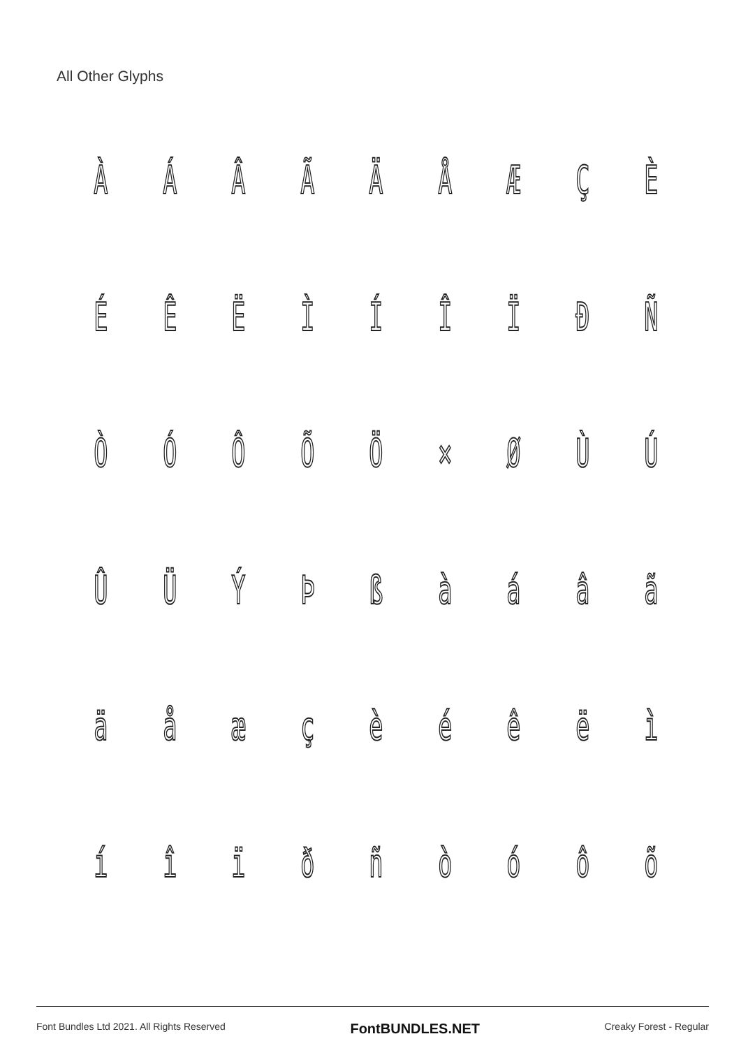All Other Glyphs
| À | Á | Â | Ã | Ä | Å | Æ | Ç | È |
| É | Ê | Ë | Ì | Í | Î | Ï | Ð | Ñ |
| Ò | Ó | Ô | Õ | Ö | × | Ø | Ù | Ú |
| Û | Ü | Ý | Þ | ß | à | á | â | ã |
| ä | å | æ | ç | è | é | ê | ë | ì |
| í | î | ï | ð | ñ | ò | ó | ô | õ |
Font Bundles Ltd 2021. All Rights Reserved FontBUNDLES.NET Creaky Forest - Regular